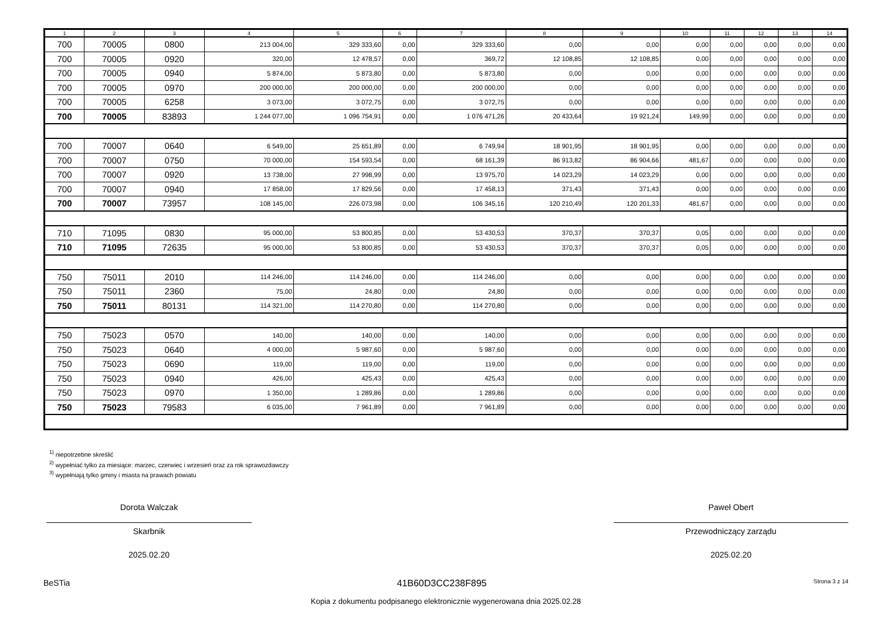| 1 | 2 | 3 | 4 | 5 | 6 | 7 | 8 | 9 | 10 | 11 | 12 | 13 | 14 |
| --- | --- | --- | --- | --- | --- | --- | --- | --- | --- | --- | --- | --- | --- |
| 700 | 70005 | 0800 | 213 004,00 | 329 333,60 | 0,00 | 329 333,60 | 0,00 | 0,00 | 0,00 | 0,00 | 0,00 | 0,00 | 0,00 |
| 700 | 70005 | 0920 | 320,00 | 12 478,57 | 0,00 | 369,72 | 12 108,85 | 12 108,85 | 0,00 | 0,00 | 0,00 | 0,00 | 0,00 |
| 700 | 70005 | 0940 | 5 874,00 | 5 873,80 | 0,00 | 5 873,80 | 0,00 | 0,00 | 0,00 | 0,00 | 0,00 | 0,00 | 0,00 |
| 700 | 70005 | 0970 | 200 000,00 | 200 000,00 | 0,00 | 200 000,00 | 0,00 | 0,00 | 0,00 | 0,00 | 0,00 | 0,00 | 0,00 |
| 700 | 70005 | 6258 | 3 073,00 | 3 072,75 | 0,00 | 3 072,75 | 0,00 | 0,00 | 0,00 | 0,00 | 0,00 | 0,00 | 0,00 |
| 700 | 70005 | 83893 | 1 244 077,00 | 1 096 754,91 | 0,00 | 1 076 471,26 | 20 433,64 | 19 921,24 | 149,99 | 0,00 | 0,00 | 0,00 | 0,00 |
| 700 | 70007 | 0640 | 6 549,00 | 25 651,89 | 0,00 | 6 749,94 | 18 901,95 | 18 901,95 | 0,00 | 0,00 | 0,00 | 0,00 | 0,00 |
| 700 | 70007 | 0750 | 70 000,00 | 154 593,54 | 0,00 | 68 161,39 | 86 913,82 | 86 904,66 | 481,67 | 0,00 | 0,00 | 0,00 | 0,00 |
| 700 | 70007 | 0920 | 13 738,00 | 27 998,99 | 0,00 | 13 975,70 | 14 023,29 | 14 023,29 | 0,00 | 0,00 | 0,00 | 0,00 | 0,00 |
| 700 | 70007 | 0940 | 17 858,00 | 17 829,56 | 0,00 | 17 458,13 | 371,43 | 371,43 | 0,00 | 0,00 | 0,00 | 0,00 | 0,00 |
| 700 | 70007 | 73957 | 108 145,00 | 226 073,98 | 0,00 | 106 345,16 | 120 210,49 | 120 201,33 | 481,67 | 0,00 | 0,00 | 0,00 | 0,00 |
| 710 | 71095 | 0830 | 95 000,00 | 53 800,85 | 0,00 | 53 430,53 | 370,37 | 370,37 | 0,05 | 0,00 | 0,00 | 0,00 | 0,00 |
| 710 | 71095 | 72635 | 95 000,00 | 53 800,85 | 0,00 | 53 430,53 | 370,37 | 370,37 | 0,05 | 0,00 | 0,00 | 0,00 | 0,00 |
| 750 | 75011 | 2010 | 114 246,00 | 114 246,00 | 0,00 | 114 246,00 | 0,00 | 0,00 | 0,00 | 0,00 | 0,00 | 0,00 | 0,00 |
| 750 | 75011 | 2360 | 75,00 | 24,80 | 0,00 | 24,80 | 0,00 | 0,00 | 0,00 | 0,00 | 0,00 | 0,00 | 0,00 |
| 750 | 75011 | 80131 | 114 321,00 | 114 270,80 | 0,00 | 114 270,80 | 0,00 | 0,00 | 0,00 | 0,00 | 0,00 | 0,00 | 0,00 |
| 750 | 75023 | 0570 | 140,00 | 140,00 | 0,00 | 140,00 | 0,00 | 0,00 | 0,00 | 0,00 | 0,00 | 0,00 | 0,00 |
| 750 | 75023 | 0640 | 4 000,00 | 5 987,60 | 0,00 | 5 987,60 | 0,00 | 0,00 | 0,00 | 0,00 | 0,00 | 0,00 | 0,00 |
| 750 | 75023 | 0690 | 119,00 | 119,00 | 0,00 | 119,00 | 0,00 | 0,00 | 0,00 | 0,00 | 0,00 | 0,00 | 0,00 |
| 750 | 75023 | 0940 | 426,00 | 425,43 | 0,00 | 425,43 | 0,00 | 0,00 | 0,00 | 0,00 | 0,00 | 0,00 | 0,00 |
| 750 | 75023 | 0970 | 1 350,00 | 1 289,86 | 0,00 | 1 289,86 | 0,00 | 0,00 | 0,00 | 0,00 | 0,00 | 0,00 | 0,00 |
| 750 | 75023 | 79583 | 6 035,00 | 7 961,89 | 0,00 | 7 961,89 | 0,00 | 0,00 | 0,00 | 0,00 | 0,00 | 0,00 | 0,00 |
<sup>1)</sup> niepotrzebne skreślić
<sup>2)</sup> wypełniać tylko za miesiące: marzec, czerwiec i wrzesień oraz za rok sprawozdawczy
<sup>3)</sup> wypełniają tylko gminy i miasta na prawach powiatu
Dorota Walczak
Skarbnik
2025.02.20
Paweł Obert
Przewodniczący zarządu
2025.02.20
BeSTia 41B60D3CC238F895 Strona 3 z 14
Kopia z dokumentu podpisanego elektronicznie wygenerowana dnia 2025.02.28